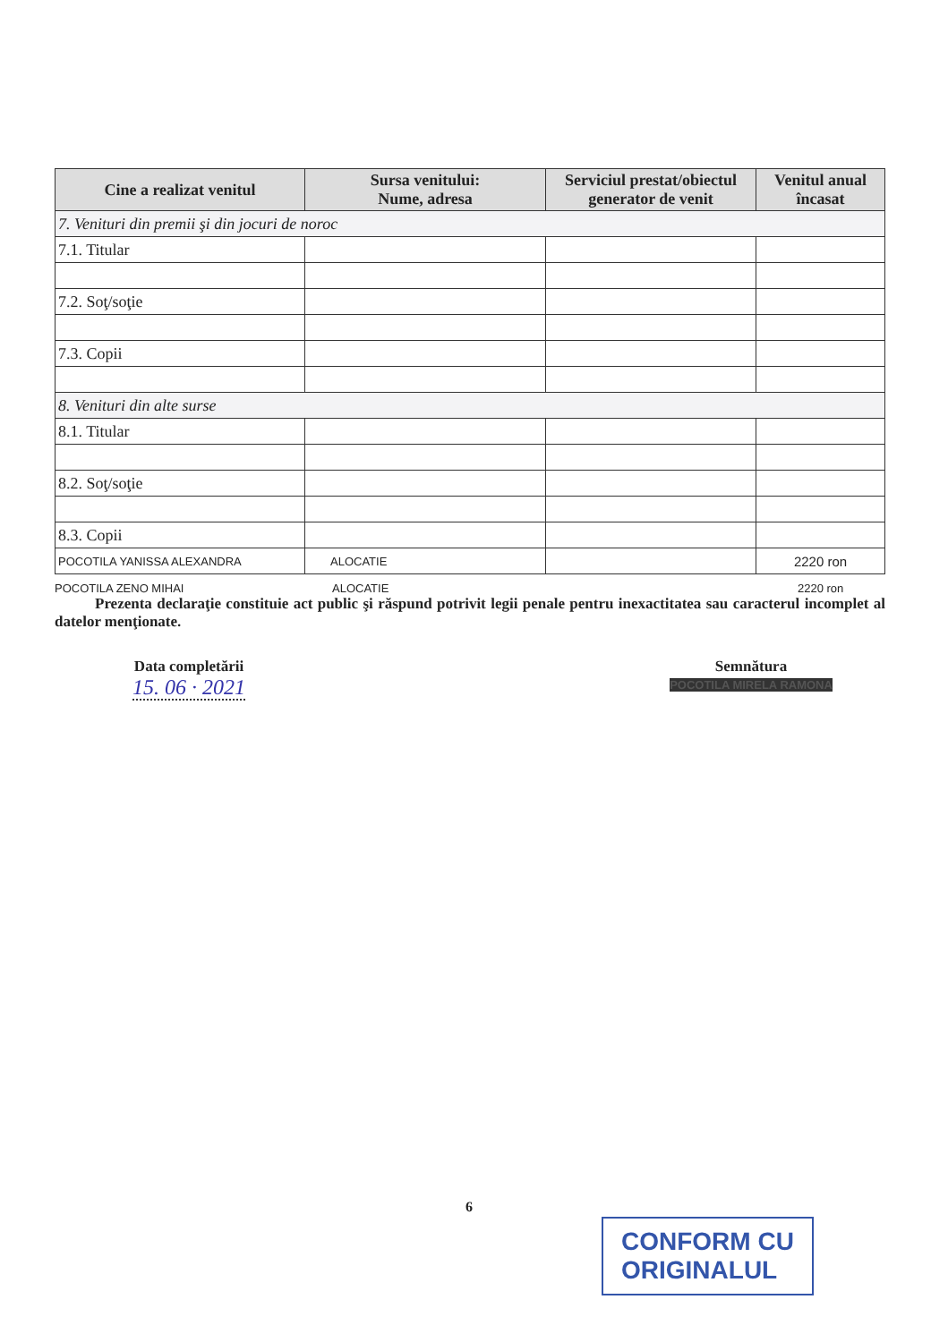| Cine a realizat venitul | Sursa venitului: Nume, adresa | Serviciul prestat/obiectul generator de venit | Venitul anual încasat |
| --- | --- | --- | --- |
| 7. Venituri din premii şi din jocuri de noroc | | | |
| 7.1. Titular | | | |
| 7.2. Soţ/soţie | | | |
| 7.3. Copii | | | |
| 8. Venituri din alte surse | | | |
| 8.1. Titular | | | |
| 8.2. Soţ/soţie | | | |
| 8.3. Copii | | | |
| POCOTILA YANISSA ALEXANDRA | ALOCATIE | | 2220 ron |
POCOTILA ZENO MIHAI ALOCATIE 2220 ron
Prezenta declaraţie constituie act public şi răspund potrivit legii penale pentru inexactitatea sau caracterul incomplet al datelor menţionate.
Data completării
15. 06 · 2021
Semnătura
POCOTILA MIRELA RAMONA
6
CONFORM CU
ORIGINALUL